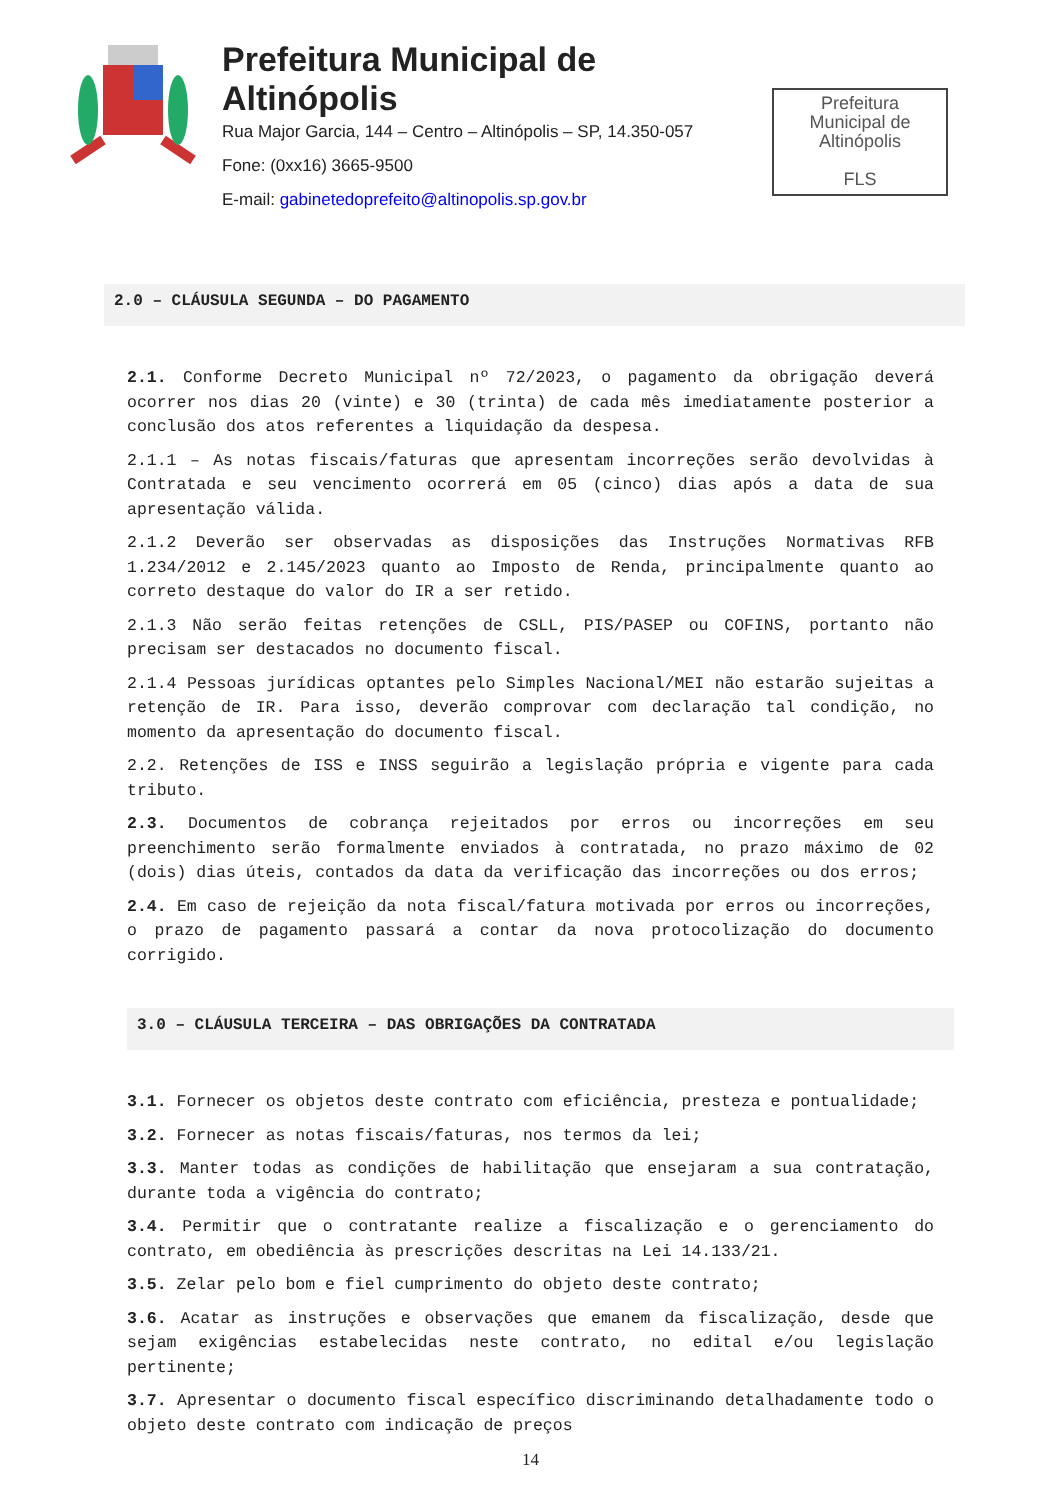Prefeitura Municipal de Altinópolis
Rua Major Garcia, 144 – Centro – Altinópolis – SP, 14.350-057
Fone: (0xx16) 3665-9500
E-mail: gabinetedoprefeito@altinopolis.sp.gov.br
Prefeitura
Municipal de
Altinópolis
FLS
2.0 – CLÁUSULA SEGUNDA – DO PAGAMENTO
2.1. Conforme Decreto Municipal nº 72/2023, o pagamento da obrigação deverá ocorrer nos dias 20 (vinte) e 30 (trinta) de cada mês imediatamente posterior a conclusão dos atos referentes a liquidação da despesa.
2.1.1 – As notas fiscais/faturas que apresentam incorreções serão devolvidas à Contratada e seu vencimento ocorrerá em 05 (cinco) dias após a data de sua apresentação válida.
2.1.2 Deverão ser observadas as disposições das Instruções Normativas RFB 1.234/2012 e 2.145/2023 quanto ao Imposto de Renda, principalmente quanto ao correto destaque do valor do IR a ser retido.
2.1.3 Não serão feitas retenções de CSLL, PIS/PASEP ou COFINS, portanto não precisam ser destacados no documento fiscal.
2.1.4 Pessoas jurídicas optantes pelo Simples Nacional/MEI não estarão sujeitas a retenção de IR. Para isso, deverão comprovar com declaração tal condição, no momento da apresentação do documento fiscal.
2.2. Retenções de ISS e INSS seguirão a legislação própria e vigente para cada tributo.
2.3. Documentos de cobrança rejeitados por erros ou incorreções em seu preenchimento serão formalmente enviados à contratada, no prazo máximo de 02 (dois) dias úteis, contados da data da verificação das incorreções ou dos erros;
2.4. Em caso de rejeição da nota fiscal/fatura motivada por erros ou incorreções, o prazo de pagamento passará a contar da nova protocolização do documento corrigido.
3.0 – CLÁUSULA TERCEIRA – DAS OBRIGAÇÕES DA CONTRATADA
3.1. Fornecer os objetos deste contrato com eficiência, presteza e pontualidade;
3.2. Fornecer as notas fiscais/faturas, nos termos da lei;
3.3. Manter todas as condições de habilitação que ensejaram a sua contratação, durante toda a vigência do contrato;
3.4. Permitir que o contratante realize a fiscalização e o gerenciamento do contrato, em obediência às prescrições descritas na Lei 14.133/21.
3.5. Zelar pelo bom e fiel cumprimento do objeto deste contrato;
3.6. Acatar as instruções e observações que emanem da fiscalização, desde que sejam exigências estabelecidas neste contrato, no edital e/ou legislação pertinente;
3.7. Apresentar o documento fiscal específico discriminando detalhadamente todo o objeto deste contrato com indicação de preços
14